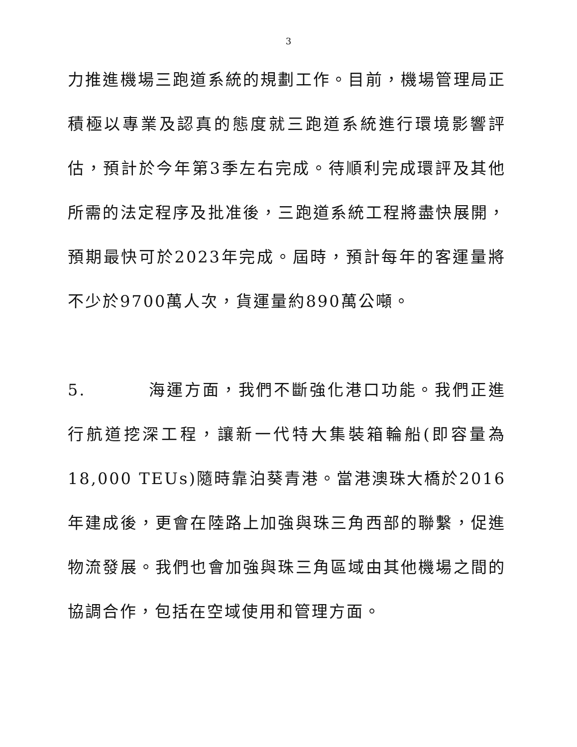3
力推進機場三跑道系統的規劃工作。目前，機場管理局正積極以專業及認真的態度就三跑道系統進行環境影響評估，預計於今年第3季左右完成。待順利完成環評及其他所需的法定程序及批准後，三跑道系統工程將盡快展開，預期最快可於2023年完成。屆時，預計每年的客運量將不少於9700萬人次，貨運量約890萬公噸。
5. 海運方面，我們不斷強化港口功能。我們正進行航道挖深工程，讓新一代特大集裝箱輪船(即容量為18,000 TEUs)隨時靠泊葵青港。當港澳珠大橋於2016年建成後，更會在陸路上加強與珠三角西部的聯繫，促進物流發展。我們也會加強與珠三角區域由其他機場之間的協調合作，包括在空域使用和管理方面。